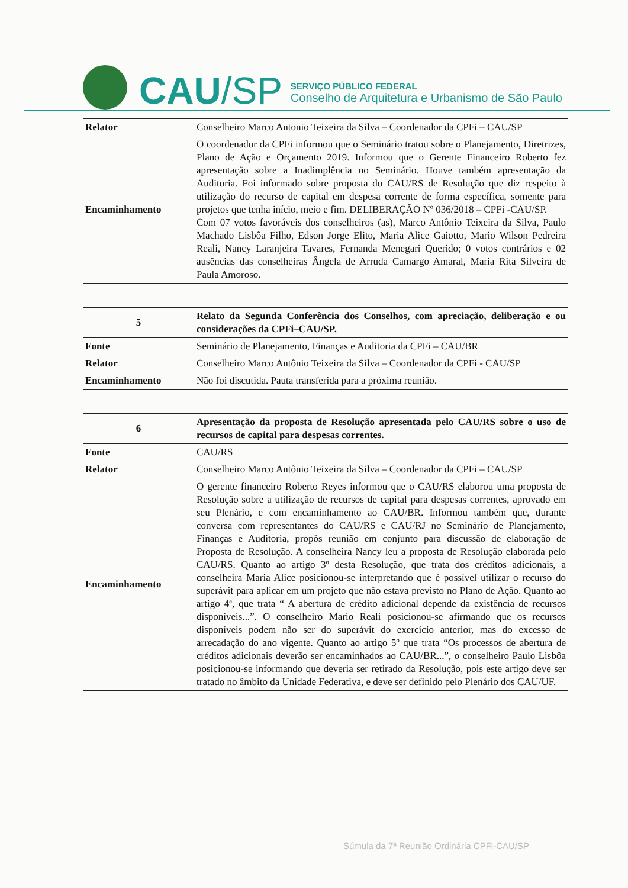CAU/SP
SERVIÇO PÚBLICO FEDERAL
Conselho de Arquitetura e Urbanismo de São Paulo
| Relator | Conselheiro Marco Antonio Teixeira da Silva – Coordenador da CPFi – CAU/SP |
| Encaminhamento | O coordenador da CPFi informou que o Seminário tratou sobre o Planejamento, Diretrizes, Plano de Ação e Orçamento 2019. Informou que o Gerente Financeiro Roberto fez apresentação sobre a Inadimplência no Seminário. Houve também apresentação da Auditoria. Foi informado sobre proposta do CAU/RS de Resolução que diz respeito à utilização do recurso de capital em despesa corrente de forma específica, somente para projetos que tenha início, meio e fim. DELIBERAÇÃO Nº 036/2018 – CPFi -CAU/SP. Com 07 votos favoráveis dos conselheiros (as), Marco Antônio Teixeira da Silva, Paulo Machado Lisbôa Filho, Edson Jorge Elito, Maria Alice Gaiotto, Mario Wilson Pedreira Reali, Nancy Laranjeira Tavares, Fernanda Menegari Querido; 0 votos contrários e 02 ausências das conselheiras Ângela de Arruda Camargo Amaral, Maria Rita Silveira de Paula Amoroso. |
| 5 | Relato da Segunda Conferência dos Conselhos, com apreciação, deliberação e ou considerações da CPFi–CAU/SP. |
| Fonte | Seminário de Planejamento, Finanças e Auditoria da CPFi – CAU/BR |
| Relator | Conselheiro Marco Antônio Teixeira da Silva – Coordenador da CPFi - CAU/SP |
| Encaminhamento | Não foi discutida. Pauta transferida para a próxima reunião. |
| 6 | Apresentação da proposta de Resolução apresentada pelo CAU/RS sobre o uso de recursos de capital para despesas correntes. |
| Fonte | CAU/RS |
| Relator | Conselheiro Marco Antônio Teixeira da Silva – Coordenador da CPFi – CAU/SP |
| Encaminhamento | O gerente financeiro Roberto Reyes informou que o CAU/RS elaborou uma proposta de Resolução sobre a utilização de recursos de capital para despesas correntes, aprovado em seu Plenário, e com encaminhamento ao CAU/BR. Informou também que, durante conversa com representantes do CAU/RS e CAU/RJ no Seminário de Planejamento, Finanças e Auditoria, propôs reunião em conjunto para discussão de elaboração de Proposta de Resolução. A conselheira Nancy leu a proposta de Resolução elaborada pelo CAU/RS. Quanto ao artigo 3º desta Resolução, que trata dos créditos adicionais, a conselheira Maria Alice posicionou-se interpretando que é possível utilizar o recurso do superávit para aplicar em um projeto que não estava previsto no Plano de Ação. Quanto ao artigo 4ª, que trata “ A abertura de crédito adicional depende da existência de recursos disponíveis...”. O conselheiro Mario Reali posicionou-se afirmando que os recursos disponíveis podem não ser do superávit do exercício anterior, mas do excesso de arrecadação do ano vigente. Quanto ao artigo 5º que trata “Os processos de abertura de créditos adicionais deverão ser encaminhados ao CAU/BR...”, o conselheiro Paulo Lisbôa posicionou-se informando que deveria ser retirado da Resolução, pois este artigo deve ser tratado no âmbito da Unidade Federativa, e deve ser definido pelo Plenário dos CAU/UF. |
Súmula da 7ª Reunião Ordinária CPFi-CAU/SP